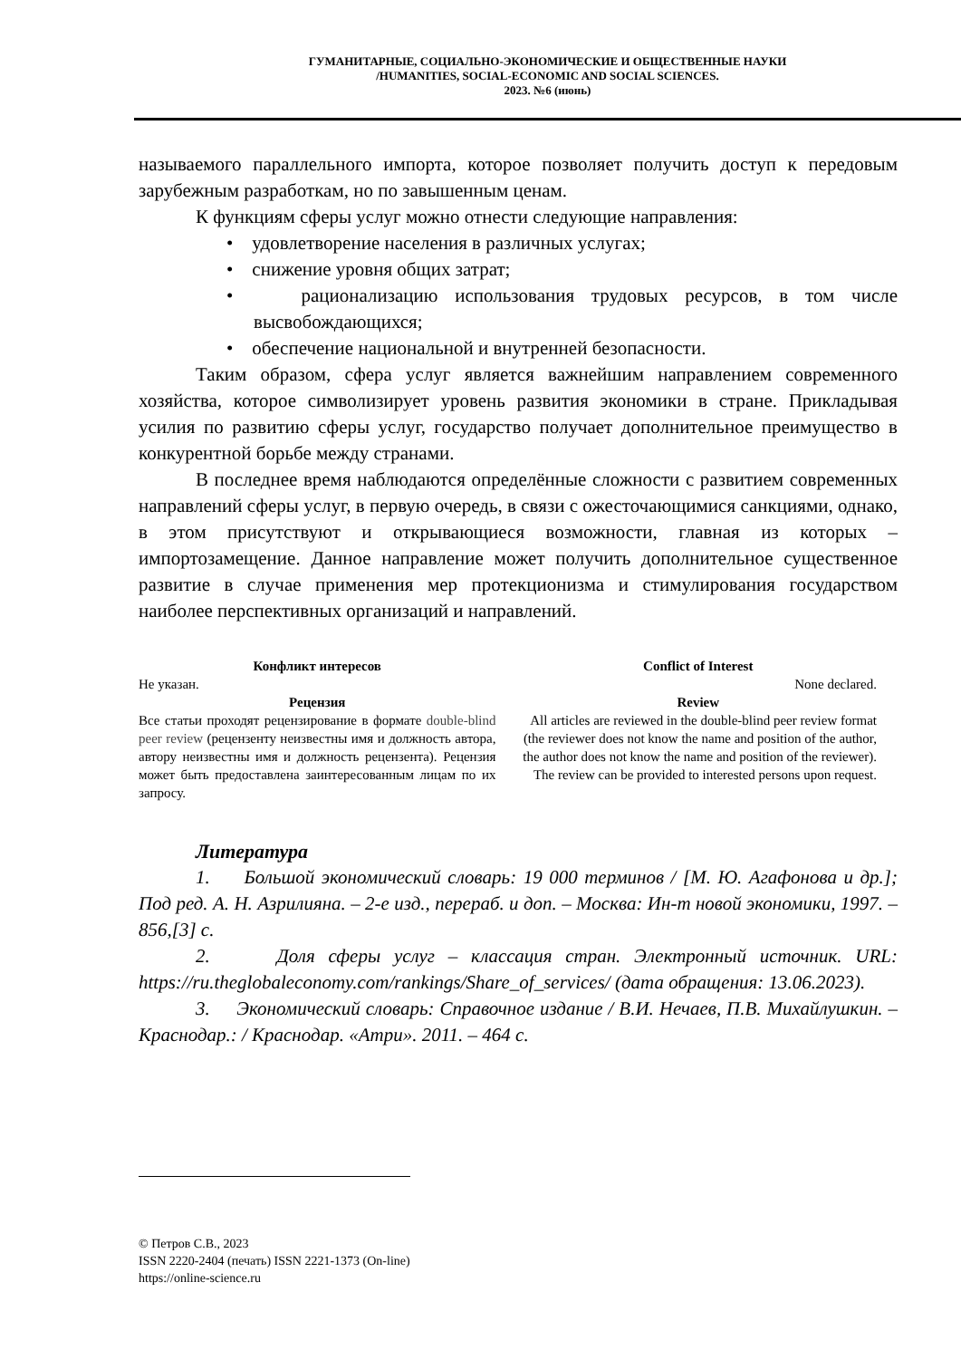ГУМАНИТАРНЫЕ, СОЦИАЛЬНО-ЭКОНОМИЧЕСКИЕ И ОБЩЕСТВЕННЫЕ НАУКИ
/HUMANITIES, SOCIAL-ECONOMIC AND SOCIAL SCIENCES.
2023. №6 (июнь)
называемого параллельного импорта, которое позволяет получить доступ к передовым зарубежным разработкам, но по завышенным ценам.
К функциям сферы услуг можно отнести следующие направления:
• удовлетворение населения в различных услугах;
• снижение уровня общих затрат;
• рационализацию использования трудовых ресурсов, в том числе высвобождающихся;
• обеспечение национальной и внутренней безопасности.
Таким образом, сфера услуг является важнейшим направлением современного хозяйства, которое символизирует уровень развития экономики в стране. Прикладывая усилия по развитию сферы услуг, государство получает дополнительное преимущество в конкурентной борьбе между странами.
В последнее время наблюдаются определённые сложности с развитием современных направлений сферы услуг, в первую очередь, в связи с ожесточающимися санкциями, однако, в этом присутствуют и открывающиеся возможности, главная из которых – импортозамещение. Данное направление может получить дополнительное существенное развитие в случае применения мер протекционизма и стимулирования государством наиболее перспективных организаций и направлений.
Конфликт интересов
Не указан.
Рецензия
Все статьи проходят рецензирование в формате double-blind peer review (рецензенту неизвестны имя и должность автора, автору неизвестны имя и должность рецензента). Рецензия может быть предоставлена заинтересованным лицам по их запросу.
Conflict of Interest
None declared.
Review
All articles are reviewed in the double-blind peer review format (the reviewer does not know the name and position of the author, the author does not know the name and position of the reviewer). The review can be provided to interested persons upon request.
Литература
1. Большой экономический словарь: 19 000 терминов / [М. Ю. Агафонова и др.]; Под ред. А. Н. Азрилияна. – 2-е изд., перераб. и доп. – Москва: Ин-т новой экономики, 1997. – 856,[3] с.
2. Доля сферы услуг – классация стран. Электронный источник. URL: https://ru.theglobaleconomy.com/rankings/Share_of_services/ (дата обращения: 13.06.2023).
3. Экономический словарь: Справочное издание / В.И. Нечаев, П.В. Михайлушкин. – Краснодар.: / Краснодар. «Атри». 2011. – 464 с.
© Петров С.В., 2023
ISSN 2220-2404 (печать) ISSN 2221-1373 (On-line)
https://online-science.ru